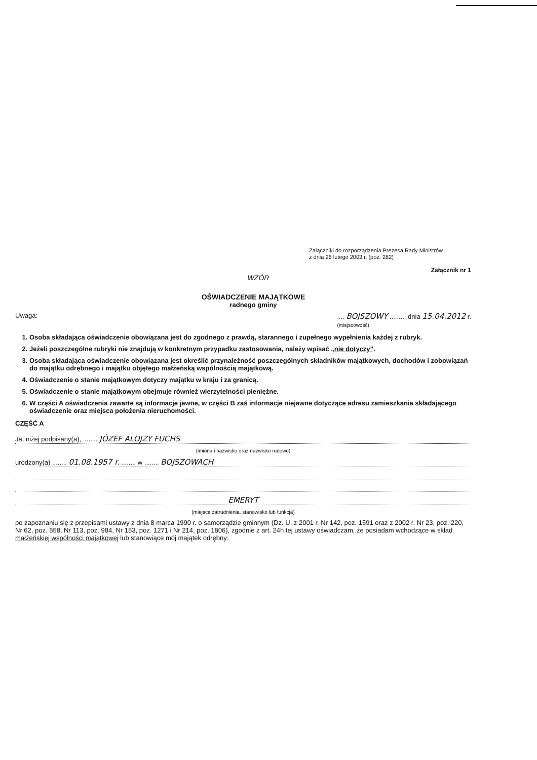Załączniki do rozporządzenia Prezesa Rady Ministrów
z dnia 26 lutego 2003 r. (poz. 282)
Załącznik nr 1
WZÓR
OŚWIADCZENIE MAJĄTKOWE
radnego gminy
Uwaga:.... BOJSZOWY ........, dnia 15.04.2012 r.
(miejscowość)
1. Osoba składająca oświadczenie obowiązana jest do zgodnego z prawdą, starannego i zupełnego wypełnienia każdej z rubryk.
2. Jeżeli poszczególne rubryki nie znajdują w konkretnym przypadku zastosowania, należy wpisać „nie dotyczy”.
3. Osoba składająca oświadczenie obowiązana jest określić przynależność poszczególnych składników majątkowych, dochodów i zobowiązań do majątku odrębnego i majątku objętego małżeńską wspólnością majątkową.
4. Oświadczenie o stanie majątkowym dotyczy majątku w kraju i za granicą.
5. Oświadczenie o stanie majątkowym obejmuje również wierzytelności pieniężne.
6. W części A oświadczenia zawarte są informacje jawne, w części B zaś informacje niejawne dotyczące adresu zamieszkania składającego oświadczenie oraz miejsca położenia nieruchomości.
CZĘŚĆ A
Ja, niżej podpisany(a), ........ JÓZEF ALOJZY FUCHS
(imiona i nazwisko oraz nazwisko rodowe)
urodzony(a) ........ 01.08.1957 r. ........ w ........ BOJSZOWACH
EMERYT
(miejsce zatrudnienia, stanowisko lub funkcja)
po zapoznaniu się z przepisami ustawy z dnia 8 marca 1990 r. o samorządzie gminnym (Dz. U. z 2001 r. Nr 142, poz. 1591 oraz z 2002 r. Nr 23, poz. 220, Nr 62, poz. 558, Nr 113, poz. 984, Nr 153, poz. 1271 i Nr 214, poz. 1806), zgodnie z art. 24h tej ustawy oświadczam, że posiadam wchodzące w skład małżeńskiej wspólności majątkowej lub stanowiące mój majątek odrębny: